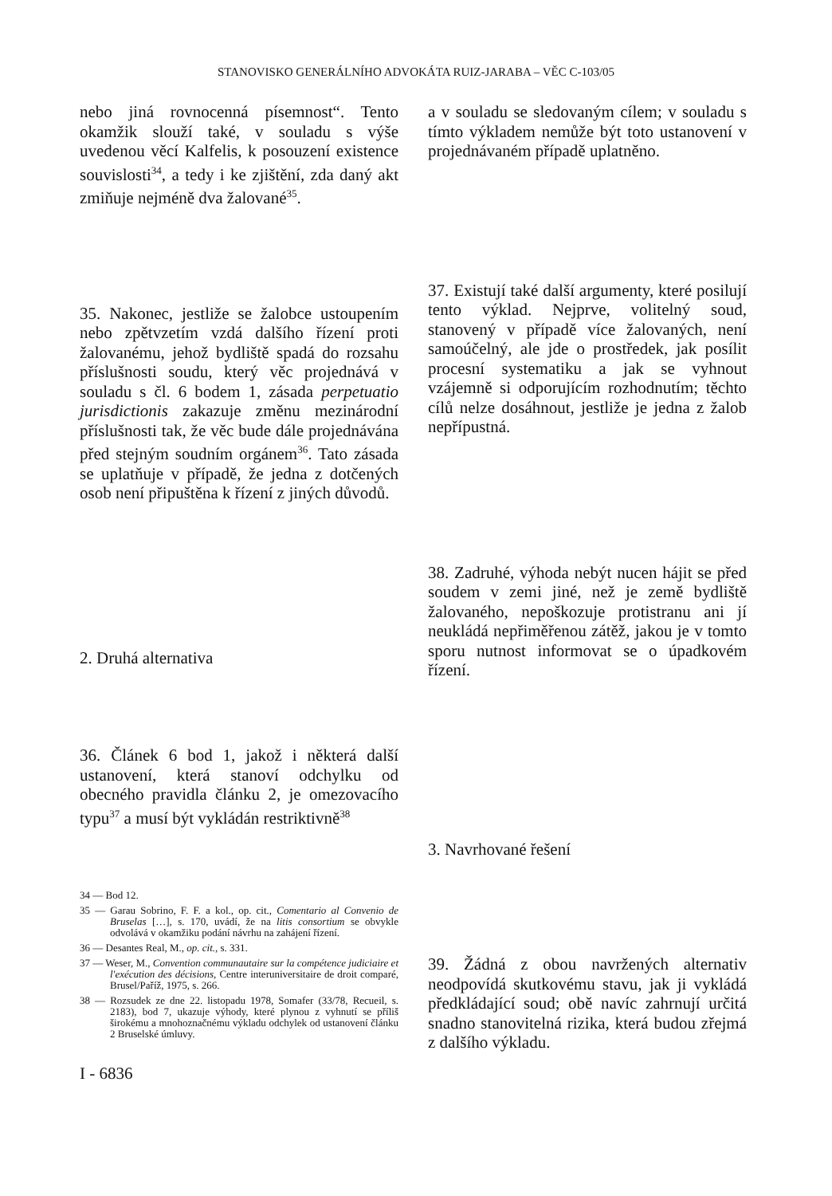STANOVISKO GENERÁLNÍHO ADVOKÁTA RUIZ-JARABA – VĚC C-103/05
nebo jiná rovnocenná písemnost“. Tento okamžik slouží také, v souladu s výše uvedenou věcí Kalfelis, k posouzení existence souvislosti<sup>34</sup>, a tedy i ke zjištění, zda daný akt zmiňuje nejméně dva žalované<sup>35</sup>.
35. Nakonec, jestliže se žalobce ustoupením nebo zpětvzetím vzdá dalšího řízení proti žalovanému, jehož bydliště spadá do rozsahu příslušnosti soudu, který věc projednává v souladu s čl. 6 bodem 1, zásada perpetuatio jurisdictionis zakazuje změnu mezinárodní příslušnosti tak, že věc bude dále projednávána před stejným soudním orgánem<sup>36</sup>. Tato zásada se uplatňuje v případě, že jedna z dotčených osob není připuštěna k řízení z jiných důvodů.
2. Druhá alternativa
36. Článek 6 bod 1, jakož i některá další ustanovení, která stanoví odchylku od obecného pravidla článku 2, je omezovacího typu<sup>37</sup> a musí být vykládán restriktivně<sup>38</sup>
34 — Bod 12.
35 — Garau Sobrino, F. F. a kol., op. cit., Comentario al Convenio de Bruselas […], s. 170, uvádí, že na litis consortium se obvykle odvolává v okamžiku podání návrhu na zahájení řízení.
36 — Desantes Real, M., op. cit., s. 331.
37 — Weser, M., Convention communautaire sur la compétence judiciaire et l'exécution des décisions, Centre interuniversitaire de droit comparé, Brusel/Paříž, 1975, s. 266.
38 — Rozsudek ze dne 22. listopadu 1978, Somafer (33/78, Recueil, s. 2183), bod 7, ukazuje výhody, které plynou z vyhnutí se příliš širokému a mnohoznačnému výkladu odchylek od ustanovení článku 2 Bruselské úmluvy.
I - 6836
a v souladu se sledovaným cílem; v souladu s tímto výkladem nemůže být toto ustanovení v projednávaném případě uplatněno.
37. Existují také další argumenty, které posilují tento výklad. Nejprve, volitelný soud, stanovený v případě více žalovaných, není samoúčelný, ale jde o prostředek, jak posílit procesní systematiku a jak se vyhnout vzájemně si odporujícím rozhodnutím; těchto cílů nelze dosáhnout, jestliže je jedna z žalob nepřípustná.
38. Zadruhé, výhoda nebýt nucen hájit se před soudem v zemi jiné, než je země bydliště žalovaného, nepoškozuje protistranu ani jí neukládá nepřiměřenou zátěž, jakou je v tomto sporu nutnost informovat se o úpadkovém řízení.
3. Navrhované řešení
39. Žádná z obou navržených alternativ neodpovídá skutkovému stavu, jak ji vykládá předkládající soud; obě navíc zahrnují určitá snadno stanovitelná rizika, která budou zřejmá z dalšího výkladu.